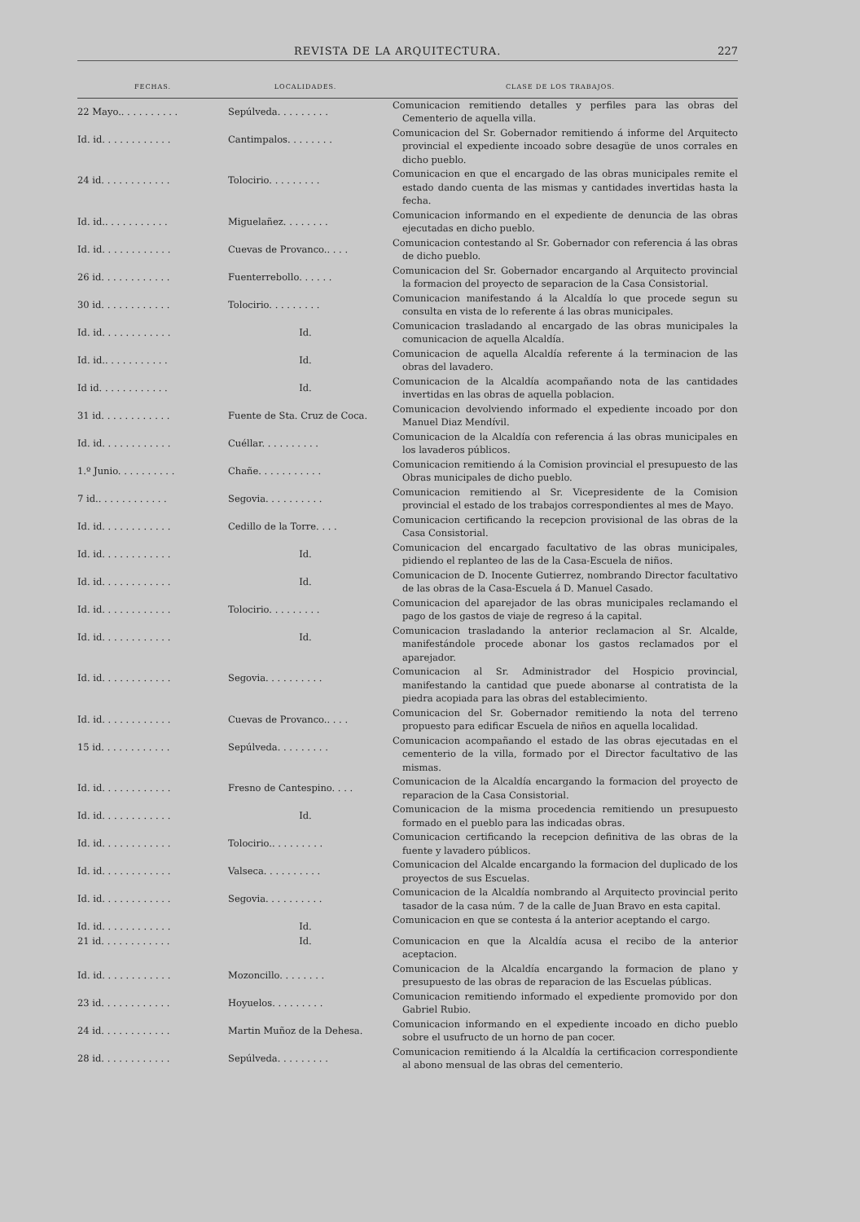REVISTA DE LA ARQUITECTURA. 227
| FECHAS. | LOCALIDADES. | CLASE DE LOS TRABAJOS. |
| --- | --- | --- |
| 22 Mayo.. . . . . . . . . . | Sepúlveda. . . . . . . . . | Comunicacion remitiendo detalles y perfiles para las obras del Cementerio de aquella villa. |
| Id. id. . . . . . . . . . . . | Cantimpalos. . . . . . . . | Comunicacion del Sr. Gobernador remitiendo á informe del Arquitecto provincial el expediente incoado sobre desagüe de unos corrales en dicho pueblo. |
| 24 id. . . . . . . . . . . . | Tolocirio. . . . . . . . . | Comunicacion en que el encargado de las obras municipales remite el estado dando cuenta de las mismas y cantidades invertidas hasta la fecha. |
| Id. id.. . . . . . . . . . . | Miguelañez. . . . . . . . | Comunicacion informando en el expediente de denuncia de las obras ejecutadas en dicho pueblo. |
| Id. id. . . . . . . . . . . . | Cuevas de Provanco.. . . . | Comunicacion contestando al Sr. Gobernador con referencia á las obras de dicho pueblo. |
| 26 id. . . . . . . . . . . . | Fuenterrebollo. . . . . . | Comunicacion del Sr. Gobernador encargando al Arquitecto provincial la formacion del proyecto de separacion de la Casa Consistorial. |
| 30 id. . . . . . . . . . . . | Tolocirio. . . . . . . . . | Comunicacion manifestando á la Alcaldía lo que procede segun su consulta en vista de lo referente á las obras municipales. |
| Id. id. . . . . . . . . . . . | Id. | Comunicacion trasladando al encargado de las obras municipales la comunicacion de aquella Alcaldía. |
| Id. id.. . . . . . . . . . . | Id. | Comunicacion de aquella Alcaldía referente á la terminacion de las obras del lavadero. |
| Id id. . . . . . . . . . . . | Id. | Comunicacion de la Alcaldía acompañando nota de las cantidades invertidas en las obras de aquella poblacion. |
| 31 id. . . . . . . . . . . . | Fuente de Sta. Cruz de Coca. | Comunicacion devolviendo informado el expediente incoado por don Manuel Diaz Mendívil. |
| Id. id. . . . . . . . . . . . | Cuéllar. . . . . . . . . . | Comunicacion de la Alcaldía con referencia á las obras municipales en los lavaderos públicos. |
| 1.º Junio. . . . . . . . . . | Chañe. . . . . . . . . . . | Comunicacion remitiendo á la Comision provincial el presupuesto de las Obras municipales de dicho pueblo. |
| 7 id.. . . . . . . . . . . . | Segovia. . . . . . . . . . | Comunicacion remitiendo al Sr. Vicepresidente de la Comision provincial el estado de los trabajos correspondientes al mes de Mayo. |
| Id. id. . . . . . . . . . . . | Cedillo de la Torre. . . . | Comunicacion certificando la recepcion provisional de las obras de la Casa Consistorial. |
| Id. id. . . . . . . . . . . . | Id. | Comunicacion del encargado facultativo de las obras municipales, pidiendo el replanteo de las de la Casa-Escuela de niños. |
| Id. id. . . . . . . . . . . . | Id. | Comunicacion de D. Inocente Gutierrez, nombrando Director facultativo de las obras de la Casa-Escuela á D. Manuel Casado. |
| Id. id. . . . . . . . . . . . | Tolocirio. . . . . . . . . | Comunicacion del aparejador de las obras municipales reclamando el pago de los gastos de viaje de regreso á la capital. |
| Id. id. . . . . . . . . . . . | Id. | Comunicacion trasladando la anterior reclamacion al Sr. Alcalde, manifestándole procede abonar los gastos reclamados por el aparejador. |
| Id. id. . . . . . . . . . . . | Segovia. . . . . . . . . . | Comunicacion al Sr. Administrador del Hospicio provincial, manifestando la cantidad que puede abonarse al contratista de la piedra acopiada para las obras del establecimiento. |
| Id. id. . . . . . . . . . . . | Cuevas de Provanco.. . . . | Comunicacion del Sr. Gobernador remitiendo la nota del terreno propuesto para edificar Escuela de niños en aquella localidad. |
| 15 id. . . . . . . . . . . . | Sepúlveda. . . . . . . . . | Comunicacion acompañando el estado de las obras ejecutadas en el cementerio de la villa, formado por el Director facultativo de las mismas. |
| Id. id. . . . . . . . . . . . | Fresno de Cantespino. . . . | Comunicacion de la Alcaldía encargando la formacion del proyecto de reparacion de la Casa Consistorial. |
| Id. id. . . . . . . . . . . . | Id. | Comunicacion de la misma procedencia remitiendo un presupuesto formado en el pueblo para las indicadas obras. |
| Id. id. . . . . . . . . . . . | Tolocirio.. . . . . . . . . | Comunicacion certificando la recepcion definitiva de las obras de la fuente y lavadero públicos. |
| Id. id. . . . . . . . . . . . | Valseca. . . . . . . . . . | Comunicacion del Alcalde encargando la formacion del duplicado de los proyectos de sus Escuelas. |
| Id. id. . . . . . . . . . . . | Segovia. . . . . . . . . . | Comunicacion de la Alcaldía nombrando al Arquitecto provincial perito tasador de la casa núm. 7 de la calle de Juan Bravo en esta capital. |
| Id. id. . . . . . . . . . . . | Id. | Comunicacion en que se contesta á la anterior aceptando el cargo. |
| 21 id. . . . . . . . . . . . | Id. | Comunicacion en que la Alcaldía acusa el recibo de la anterior aceptacion. |
| Id. id. . . . . . . . . . . . | Mozoncillo. . . . . . . . | Comunicacion de la Alcaldía encargando la formacion de plano y presupuesto de las obras de reparacion de las Escuelas públicas. |
| 23 id. . . . . . . . . . . . | Hoyuelos. . . . . . . . . | Comunicacion remitiendo informado el expediente promovido por don Gabriel Rubio. |
| 24 id. . . . . . . . . . . . | Martin Muñoz de la Dehesa. | Comunicacion informando en el expediente incoado en dicho pueblo sobre el usufructo de un horno de pan cocer. |
| 28 id. . . . . . . . . . . . | Sepúlveda. . . . . . . . . | Comunicacion remitiendo á la Alcaldía la certificacion correspondiente al abono mensual de las obras del cementerio. |